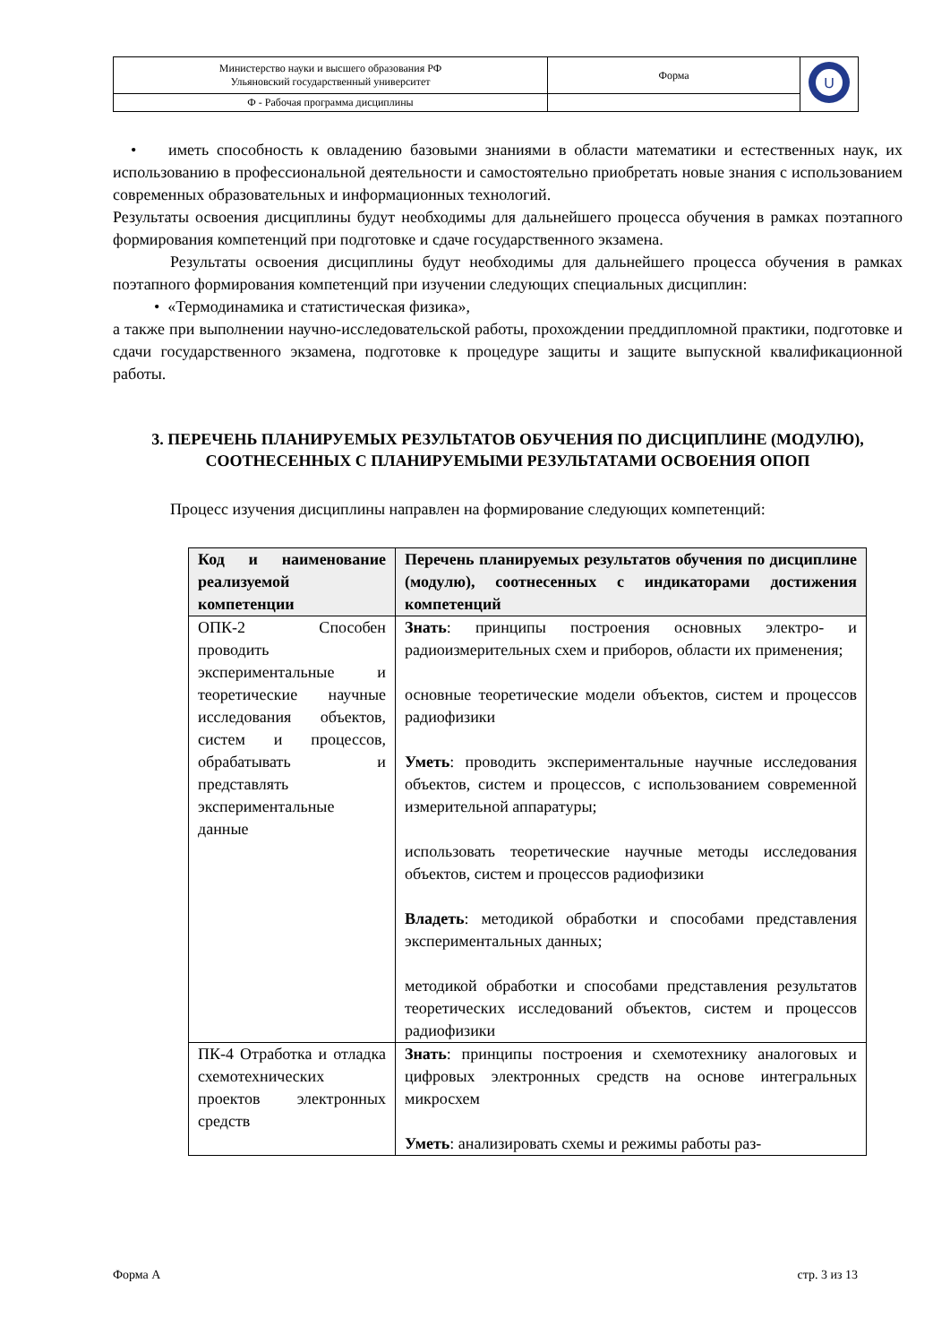| Министерство науки и высшего образования РФ Ульяновский государственный университет | Форма | U |
| Ф - Рабочая программа дисциплины | | |
• иметь способность к овладению базовыми знаниями в области математики и естественных наук, их использованию в профессиональной деятельности и самостоятельно приобретать новые знания с использованием современных образовательных и информационных технологий.
Результаты освоения дисциплины будут необходимы для дальнейшего процесса обучения в рамках поэтапного формирования компетенций при подготовке и сдаче государственного экзамена.
Результаты освоения дисциплины будут необходимы для дальнейшего процесса обучения в рамках поэтапного формирования компетенций при изучении следующих специальных дисциплин:
• «Термодинамика и статистическая физика»,
а также при выполнении научно-исследовательской работы, прохождении преддипломной практики, подготовке и сдачи государственного экзамена, подготовке к процедуре защиты и защите выпускной квалификационной работы.
3. ПЕРЕЧЕНЬ ПЛАНИРУЕМЫХ РЕЗУЛЬТАТОВ ОБУЧЕНИЯ ПО ДИСЦИПЛИНЕ (МОДУЛЮ), СООТНЕСЕННЫХ С ПЛАНИРУЕМЫМИ РЕЗУЛЬТАТАМИ ОСВОЕНИЯ ОПОП
Процесс изучения дисциплины направлен на формирование следующих компетенций:
| Код и наименование реализуемой компетенции | Перечень планируемых результатов обучения по дисциплине (модулю), соотнесенных с индикаторами достижения компетенций |
| --- | --- |
| ОПК-2 Способен проводить экспериментальные и теоретические научные исследования объектов, систем и процессов, обрабатывать и представлять экспериментальные данные | Знать : принципы построения основных электро- и радиоизмерительных схем и приборов, области их применения; основные теоретические модели объектов, систем и процессов радиофизики Уметь : проводить экспериментальные научные исследования объектов, систем и процессов, с использованием современной измерительной аппаратуры; использовать теоретические научные методы исследования объектов, систем и процессов радиофизики Владеть : методикой обработки и способами представления экспериментальных данных; методикой обработки и способами представления результатов теоретических исследований объектов, систем и процессов радиофизики |
| ПК-4 Отработка и отладка схемотехнических проектов электронных средств | Знать : принципы построения и схемотехнику аналоговых и цифровых электронных средств на основе интегральных микросхем Уметь : анализировать схемы и режимы работы раз- |
Форма А стр. 3 из 13